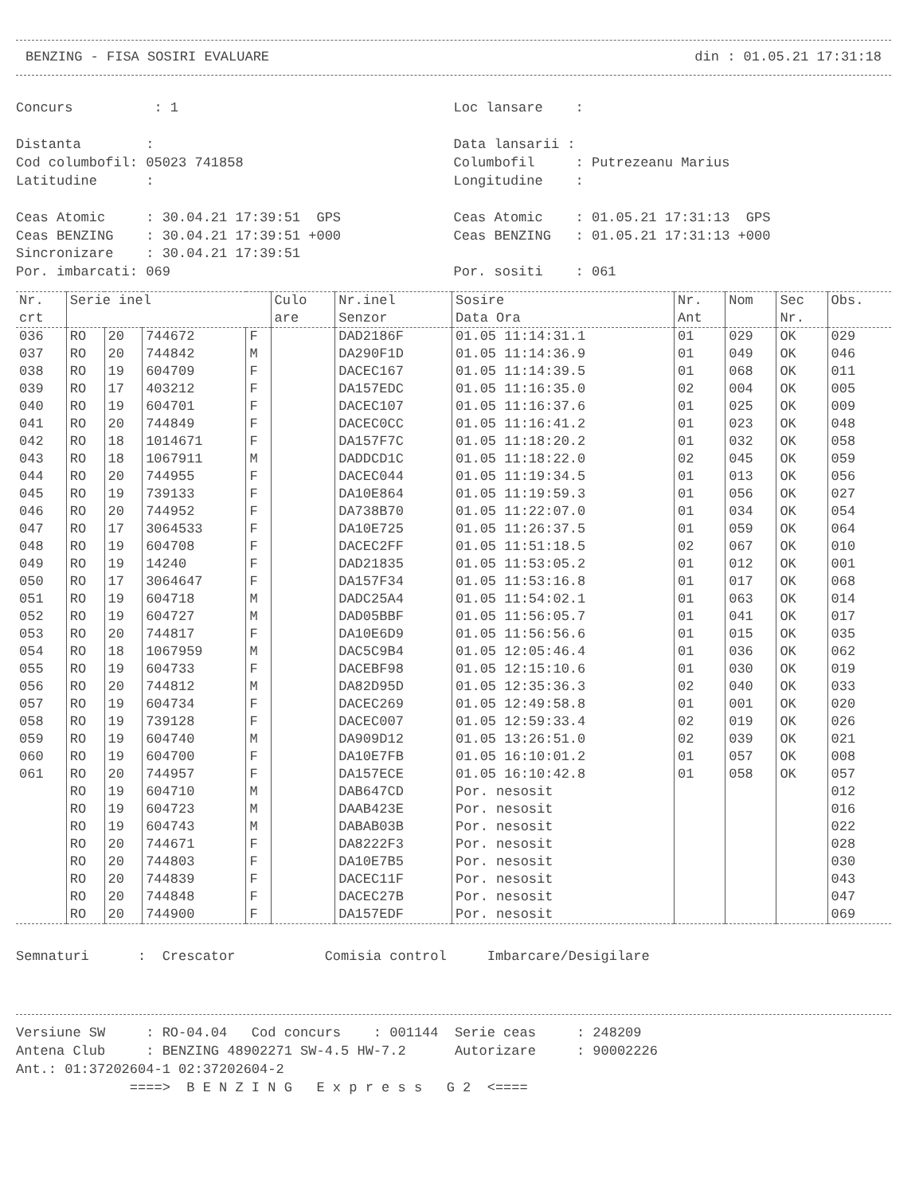BENZING - FISA SOSIRI EVALUARE din : 01.05.21 17:31:18
Concurs : 1
Distanta :
Cod columbofil: 05023 741858
Latitudine :
Ceas Atomic : 30.04.21 17:39:51 GPS
Ceas BENZING : 30.04.21 17:39:51 +000
Sincronizare : 30.04.21 17:39:51
Por. imbarcati: 069
Loc lansare :
Data lansarii :
Columbofil : Putrezeanu Marius
Longitudine :
Ceas Atomic : 01.05.21 17:31:13 GPS
Ceas BENZING : 01.05.21 17:31:13 +000
Por. sositi : 061
| Nr. crt | Serie inel | | | | Culo are | Nr.inel Senzor | Sosire Data Ora | Nr. Ant | Nom | Sec Nr. | Obs. |
| --- | --- | --- | --- | --- | --- | --- | --- | --- | --- | --- | --- |
| 036 | RO | 20 | 744672 | F | | DAD2186F | 01.05 11:14:31.1 | 01 | 029 | OK | 029 |
| 037 | RO | 20 | 744842 | M | | DA290F1D | 01.05 11:14:36.9 | 01 | 049 | OK | 046 |
| 038 | RO | 19 | 604709 | F | | DACEC167 | 01.05 11:14:39.5 | 01 | 068 | OK | 011 |
| 039 | RO | 17 | 403212 | F | | DA157EDC | 01.05 11:16:35.0 | 02 | 004 | OK | 005 |
| 040 | RO | 19 | 604701 | F | | DACEC107 | 01.05 11:16:37.6 | 01 | 025 | OK | 009 |
| 041 | RO | 20 | 744849 | F | | DACEC0CC | 01.05 11:16:41.2 | 01 | 023 | OK | 048 |
| 042 | RO | 18 | 1014671 | F | | DA157F7C | 01.05 11:18:20.2 | 01 | 032 | OK | 058 |
| 043 | RO | 18 | 1067911 | M | | DADDCD1C | 01.05 11:18:22.0 | 02 | 045 | OK | 059 |
| 044 | RO | 20 | 744955 | F | | DACEC044 | 01.05 11:19:34.5 | 01 | 013 | OK | 056 |
| 045 | RO | 19 | 739133 | F | | DA10E864 | 01.05 11:19:59.3 | 01 | 056 | OK | 027 |
| 046 | RO | 20 | 744952 | F | | DA738B70 | 01.05 11:22:07.0 | 01 | 034 | OK | 054 |
| 047 | RO | 17 | 3064533 | F | | DA10E725 | 01.05 11:26:37.5 | 01 | 059 | OK | 064 |
| 048 | RO | 19 | 604708 | F | | DACEC2FF | 01.05 11:51:18.5 | 02 | 067 | OK | 010 |
| 049 | RO | 19 | 14240 | F | | DAD21835 | 01.05 11:53:05.2 | 01 | 012 | OK | 001 |
| 050 | RO | 17 | 3064647 | F | | DA157F34 | 01.05 11:53:16.8 | 01 | 017 | OK | 068 |
| 051 | RO | 19 | 604718 | M | | DADC25A4 | 01.05 11:54:02.1 | 01 | 063 | OK | 014 |
| 052 | RO | 19 | 604727 | M | | DAD05BBF | 01.05 11:56:05.7 | 01 | 041 | OK | 017 |
| 053 | RO | 20 | 744817 | F | | DA10E6D9 | 01.05 11:56:56.6 | 01 | 015 | OK | 035 |
| 054 | RO | 18 | 1067959 | M | | DAC5C9B4 | 01.05 12:05:46.4 | 01 | 036 | OK | 062 |
| 055 | RO | 19 | 604733 | F | | DACEBF98 | 01.05 12:15:10.6 | 01 | 030 | OK | 019 |
| 056 | RO | 20 | 744812 | M | | DA82D95D | 01.05 12:35:36.3 | 02 | 040 | OK | 033 |
| 057 | RO | 19 | 604734 | F | | DACEC269 | 01.05 12:49:58.8 | 01 | 001 | OK | 020 |
| 058 | RO | 19 | 739128 | F | | DACEC007 | 01.05 12:59:33.4 | 02 | 019 | OK | 026 |
| 059 | RO | 19 | 604740 | M | | DA909D12 | 01.05 13:26:51.0 | 02 | 039 | OK | 021 |
| 060 | RO | 19 | 604700 | F | | DA10E7FB | 01.05 16:10:01.2 | 01 | 057 | OK | 008 |
| 061 | RO | 20 | 744957 | F | | DA157ECE | 01.05 16:10:42.8 | 01 | 058 | OK | 057 |
| | RO | 19 | 604710 | M | | DAB647CD | Por. nesosit | | | | 012 |
| | RO | 19 | 604723 | M | | DAAB423E | Por. nesosit | | | | 016 |
| | RO | 19 | 604743 | M | | DABAB03B | Por. nesosit | | | | 022 |
| | RO | 20 | 744671 | F | | DA8222F3 | Por. nesosit | | | | 028 |
| | RO | 20 | 744803 | F | | DA10E7B5 | Por. nesosit | | | | 030 |
| | RO | 20 | 744839 | F | | DACEC11F | Por. nesosit | | | | 043 |
| | RO | 20 | 744848 | F | | DACEC27B | Por. nesosit | | | | 047 |
| | RO | 20 | 744900 | F | | DA157EDF | Por. nesosit | | | | 069 |
Semnaturi : Crescator Comisia control Imbarcare/Desigilare
Versiune SW : RO-04.04 Cod concurs : 001144 Serie ceas : 248209
Antena Club : BENZING 48902271 SW-4.5 HW-7.2 Autorizare : 90002226
Ant.: 01:37202604-1 02:37202604-2
====> B E N Z I N G E x p r e s s G 2 <====